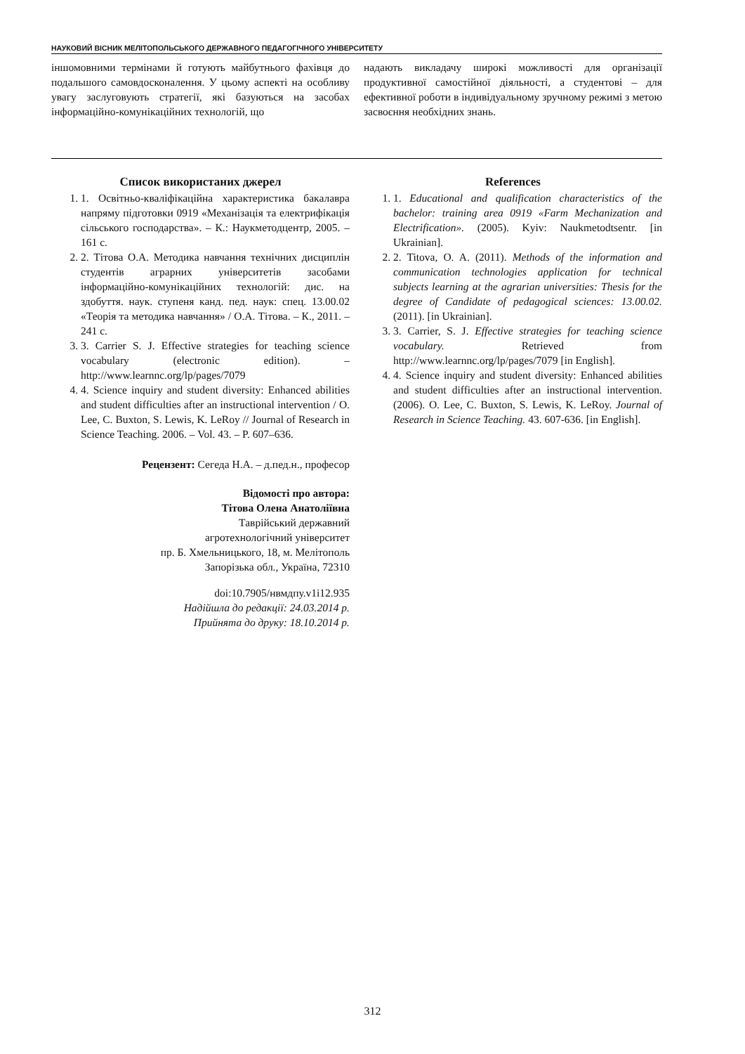НАУКОВИЙ ВІСНИК МЕЛІТОПОЛЬСЬКОГО ДЕРЖАВНОГО ПЕДАГОГІЧНОГО УНІВЕРСИТЕТУ
іншомовними термінами й готують майбутнього фахівця до подальшого самовдосконалення. У цьому аспекті на особливу увагу заслуговують стратегії, які базуються на засобах інформаційно-комунікаційних технологій, що
надають викладачу широкі можливості для організації продуктивної самостійної діяльності, а студентові – для ефективної роботи в індивідуальному зручному режимі з метою засвоєння необхідних знань.
Список використаних джерел
1. 1. Освітньо-кваліфікаційна характеристика бакалавра напряму підготовки 0919 «Механізація та електрифікація сільського господарства». – К.: Наукметодцентр, 2005. – 161 с.
2. 2. Тітова О.А. Методика навчання технічних дисциплін студентів аграрних університетів засобами інформаційно-комунікаційних технологій: дис. на здобуття. наук. ступеня канд. пед. наук: спец. 13.00.02 «Теорія та методика навчання» / О.А. Тітова. – К., 2011. – 241 с.
3. 3. Carrier S. J. Effective strategies for teaching science vocabulary (electronic edition). – http://www.learnnc.org/lp/pages/7079
4. 4. Science inquiry and student diversity: Enhanced abilities and student difficulties after an instructional intervention / O. Lee, C. Buxton, S. Lewis, K. LeRoy // Journal of Research in Science Teaching. 2006. – Vol. 43. – P. 607–636.
Рецензент: Сегеда Н.А. – д.пед.н., професор
Відомості про автора:
Тітова Олена Анатоліївна
Таврійський державний
агротехнологічний університет
пр. Б. Хмельницького, 18, м. Мелітополь
Запорізька обл., Україна, 72310
doi:10.7905/нвмдпу.v1i12.935
Надійшла до редакції: 24.03.2014 р.
Прийнята до друку: 18.10.2014 р.
References
1. 1. Educational and qualification characteristics of the bachelor: training area 0919 «Farm Mechanization and Electrification». (2005). Kyiv: Naukmetodtsentr. [in Ukrainian].
2. 2. Titova, O. A. (2011). Methods of the information and communication technologies application for technical subjects learning at the agrarian universities: Thesis for the degree of Candidate of pedagogical sciences: 13.00.02. (2011). [in Ukrainian].
3. 3. Carrier, S. J. Effective strategies for teaching science vocabulary. Retrieved from http://www.learnnc.org/lp/pages/7079 [in English].
4. 4. Science inquiry and student diversity: Enhanced abilities and student difficulties after an instructional intervention. (2006). O. Lee, C. Buxton, S. Lewis, K. LeRoy. Journal of Research in Science Teaching. 43. 607-636. [in English].
312